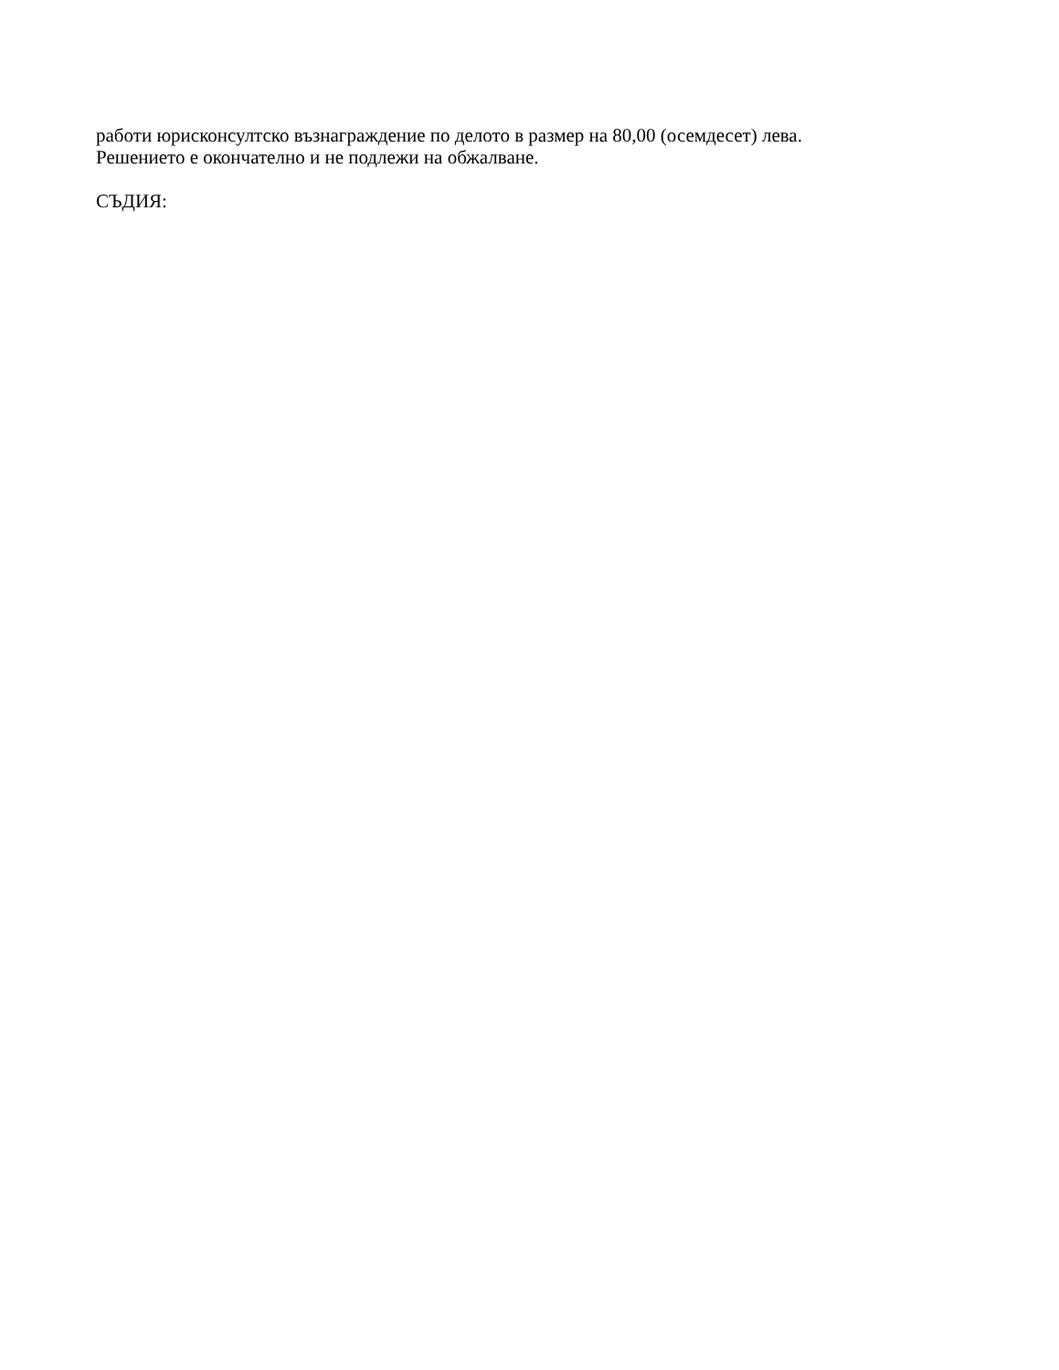работи юрисконсултско възнаграждение по делото в размер на 80,00 (осемдесет) лева.
Решението е окончателно и не подлежи на обжалване.
СЪДИЯ: